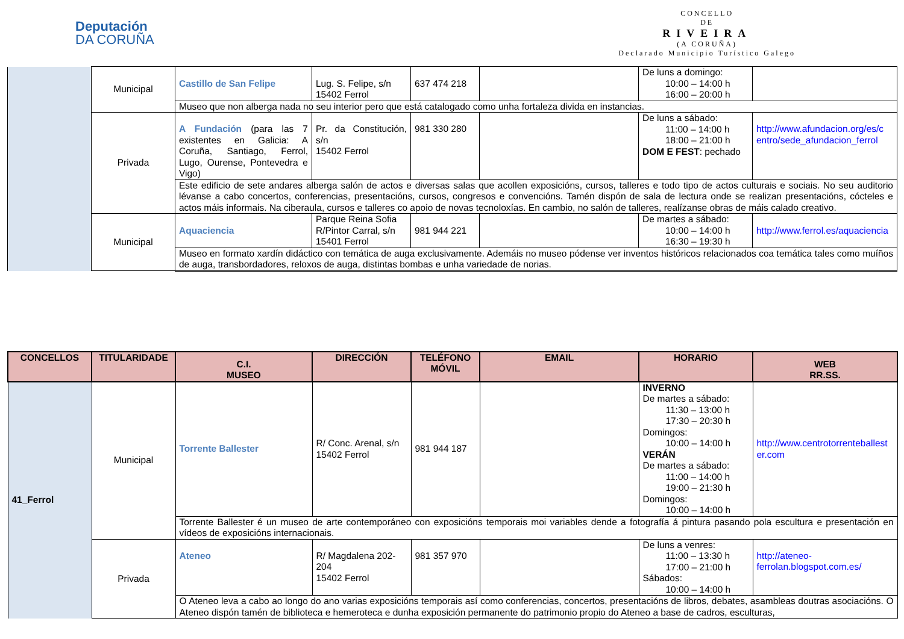Deputación
DA CORUÑA
CONCELLO
DE
RIVEIRA
(A CORUÑA)
Declarado Municipio Turístico Galego
| | Municipal | Castillo de San Felipe | Lug. S. Felipe, s/n 15402 Ferrol | 637 474 218 | | De luns a domingo: 10:00 – 14:00 h 16:00 – 20:00 h | |
| | | Museo que non alberga nada no seu interior pero que está catalogado como unha fortaleza divida en instancias. | | | | | |
| | Privada | A Fundación (para las 7 existentes en Galicia: A Coruña, Santiago, Ferrol, Lugo, Ourense, Pontevedra e Vigo) | Pr. da Constitución, s/n 15402 Ferrol | 981 330 280 | | De luns a sábado: 11:00 – 14:00 h 18:00 – 21:00 h DOM E FEST : pechado | http://www.afundacion.org/es/c entro/sede_afundacion_ferrol |
| | | Este edificio de sete andares alberga salón de actos e diversas salas que acollen exposicións, cursos, talleres e todo tipo de actos culturais e sociais. No seu auditorio lévanse a cabo concertos, conferencias, presentacións, cursos, congresos e convencións. Tamén dispón de sala de lectura onde se realizan presentacións, cócteles e actos máis informais. Na ciberaula, cursos e talleres co apoio de novas tecnoloxías. En cambio, no salón de talleres, realízanse obras de máis calado creativo. | | | | | |
| | Municipal | Aquaciencia | Parque Reina Sofia R/Pintor Carral, s/n 15401 Ferrol | 981 944 221 | | De martes a sábado: 10:00 – 14:00 h 16:30 – 19:30 h | http://www.ferrol.es/aquaciencia |
| | | Museo en formato xardín didáctico con temática de auga exclusivamente. Ademáis no museo pódense ver inventos históricos relacionados coa temática tales como muíños de auga, transbordadores, reloxos de auga, distintas bombas e unha variedade de norias. | | | | | |
| CONCELLOS | TITULARIDADE | C.I. MUSEO | DIRECCIÓN | TELÉFONO MÓVIL | EMAIL | HORARIO | WEB RR.SS. |
| --- | --- | --- | --- | --- | --- | --- | --- |
| 41_Ferrol | Municipal | Torrente Ballester | R/ Conc. Arenal, s/n 15402 Ferrol | 981 944 187 | | INVERNO De martes a sábado: 11:30 – 13:00 h 17:30 – 20:30 h Domingos: 10:00 – 14:00 h VERÁN De martes a sábado: 11:00 – 14:00 h 19:00 – 21:30 h Domingos: 10:00 – 14:00 h | http://www.centrotorrenteballest er.com |
| | | Torrente Ballester é un museo de arte contemporáneo con exposicións temporais moi variables dende a fotografía á pintura pasando pola escultura e presentación en vídeos de exposicións internacionais. | | | | | |
| | Privada | Ateneo | R/ Magdalena 202-204 15402 Ferrol | 981 357 970 | | De luns a venres: 11:00 – 13:30 h 17:00 – 21:00 h Sábados: 10:00 – 14:00 h | http://ateneo-ferrolan.blogspot.com.es/ |
| | | O Ateneo leva a cabo ao longo do ano varias exposicións temporais así como conferencias, concertos, presentacións de libros, debates, asambleas doutras asociacións. O Ateneo dispón tamén de biblioteca e hemeroteca e dunha exposición permanente do patrimonio propio do Ateneo a base de cadros, esculturas, | | | | | |